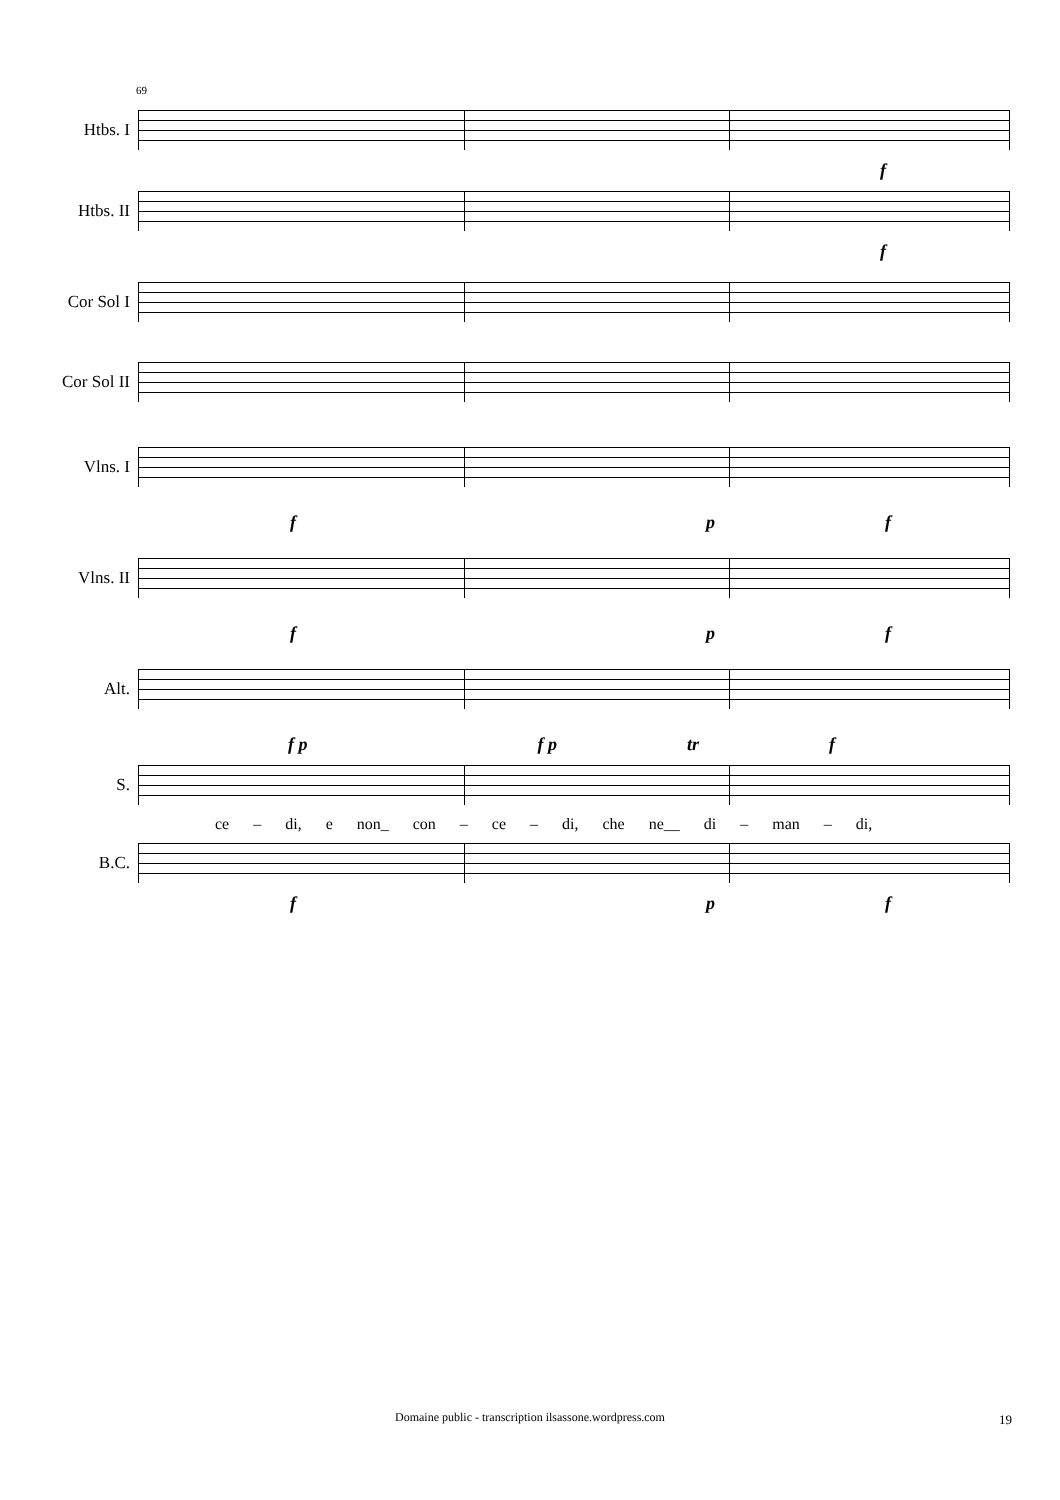69
Htbs. I
f
Htbs. II
f
Cor Sol I
Cor Sol II
Vlns. I
fp f
Vlns. II
fp f
Alt.
f p f p tr f
S.
ce – di, e non_ con – ce – di, che ne__ di – man – di,
B.C.
fp f
Domaine public - transcription ilsassone.wordpress.com 19